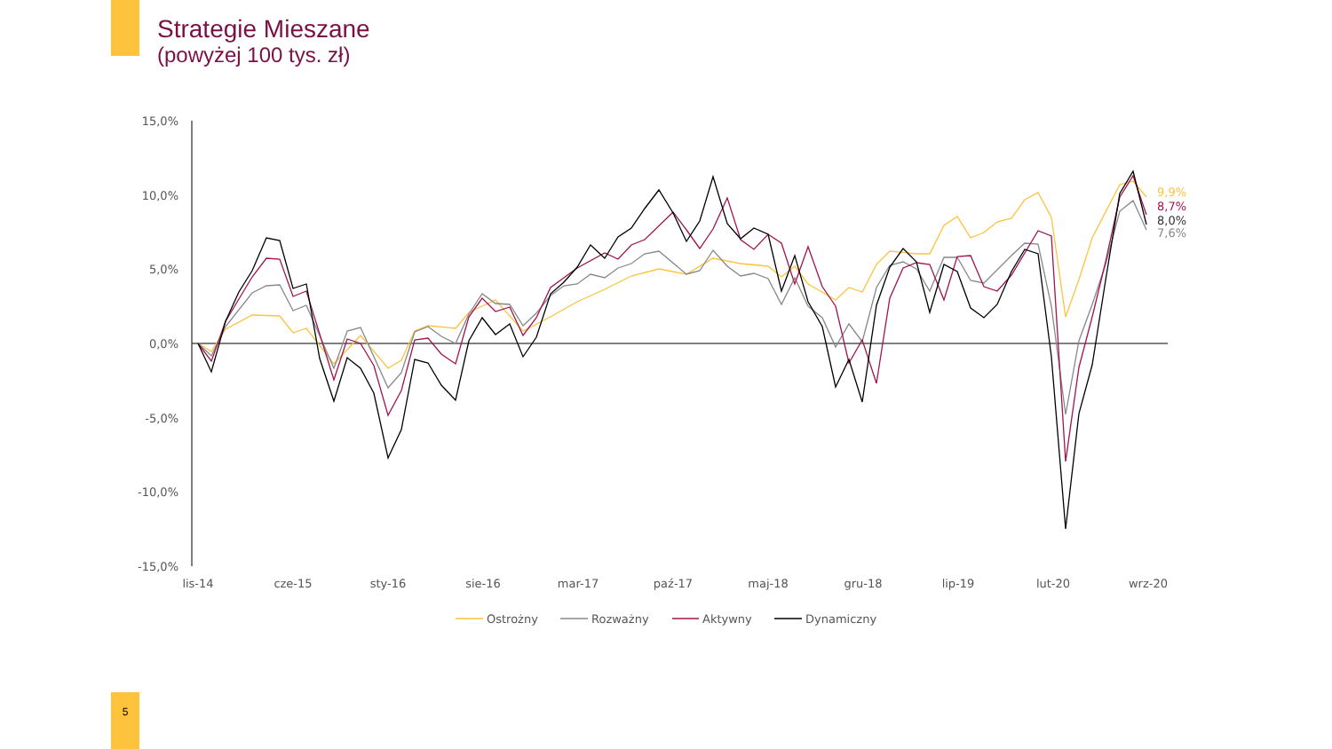Strategie Mieszane
(powyżej 100 tys. zł)
15,0%
10,0%
5,0%
0,0%
-5,0%
-10,0%
-15,0%
lis-14
cze-15
sty-16
sie-16
mar-17
paź-17
maj-18
gru-18
lip-19
lut-20
wrz-20
9,9%
8,7%
8,0%
7,6%
Ostrożny
Rozważny
Aktywny
Dynamiczny
5